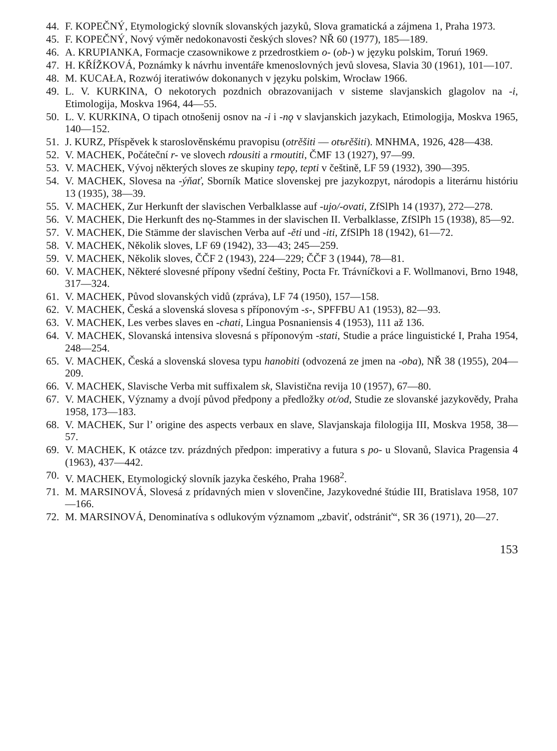44. F. KOPEČNÝ, Etymologický slovník slovanských jazyků, Slova gramatická a zájmena 1, Praha 1973.
45. F. KOPEČNÝ, Nový výměr nedokonavosti českých sloves? NŘ 60 (1977), 185—189.
46. A. KRUPIANKA, Formacje czasownikowe z przedrostkiem o- (ob-) w języku polskim, Toruń 1969.
47. H. KŘÍŽKOVÁ, Poznámky k návrhu inventáře kmenoslovných jevů slovesa, Slavia 30 (1961), 101—107.
48. M. KUCAŁA, Rozwój iteratiwów dokonanych v języku polskim, Wrocław 1966.
49. L. V. KURKINA, O nekotorych pozdnich obrazovanijach v sisteme slavjanskich glagolov na -i, Etimologija, Moskva 1964, 44—55.
50. L. V. KURKINA, O tipach otnošenij osnov na -i i -nǫ v slavjanskich jazykach, Etimologija, Moskva 1965, 140—152.
51. J. KURZ, Příspěvek k staroslověnskému pravopisu (otrěšiti — otъrěšiti). MNHMA, 1926, 428—438.
52. V. MACHEK, Počáteční r- ve slovech rdousiti a rmoutiti, ČMF 13 (1927), 97—99.
53. V. MACHEK, Vývoj některých sloves ze skupiny tepǫ, tepti v češtině, LF 59 (1932), 390—395.
54. V. MACHEK, Slovesa na -ýňať, Sborník Matice slovenskej pre jazykozpyt, národopis a literárnu históriu 13 (1935), 38—39.
55. V. MACHEK, Zur Herkunft der slavischen Verbalklasse auf -ujo/-ovati, ZfSlPh 14 (1937), 272—278.
56. V. MACHEK, Die Herkunft des nǫ-Stammes in der slavischen II. Verbalklasse, ZfSlPh 15 (1938), 85—92.
57. V. MACHEK, Die Stämme der slavischen Verba auf -ěti und -iti, ZfSlPh 18 (1942), 61—72.
58. V. MACHEK, Několik sloves, LF 69 (1942), 33—43; 245—259.
59. V. MACHEK, Několik sloves, ČČF 2 (1943), 224—229; ČČF 3 (1944), 78—81.
60. V. MACHEK, Některé slovesné přípony všední češtiny, Pocta Fr. Trávníčkovi a F. Wollmanovi, Brno 1948, 317—324.
61. V. MACHEK, Původ slovanských vidů (zpráva), LF 74 (1950), 157—158.
62. V. MACHEK, Česká a slovenská slovesa s příponovým -s-, SPFFBU A1 (1953), 82—93.
63. V. MACHEK, Les verbes slaves en -chati, Lingua Posnaniensis 4 (1953), 111 až 136.
64. V. MACHEK, Slovanská intensiva slovesná s příponovým -stati, Studie a práce linguistické I, Praha 1954, 248—254.
65. V. MACHEK, Česká a slovenská slovesa typu hanobiti (odvozená ze jmen na -oba), NŘ 38 (1955), 204—209.
66. V. MACHEK, Slavische Verba mit suffixalem sk, Slavistična revija 10 (1957), 67—80.
67. V. MACHEK, Významy a dvojí původ předpony a předložky ot/od, Studie ze slovanské jazykovědy, Praha 1958, 173—183.
68. V. MACHEK, Sur l’ origine des aspects verbaux en slave, Slavjanskaja filologija III, Moskva 1958, 38—57.
69. V. MACHEK, K otázce tzv. prázdných předpon: imperativy a futura s po- u Slovanů, Slavica Pragensia 4 (1963), 437—442.
70. V. MACHEK, Etymologický slovník jazyka českého, Praha 1968<sup>2</sup>.
71. M. MARSINOVÁ, Slovesá z prídavných mien v slovenčine, Jazykovedné štúdie III, Bratislava 1958, 107—166.
72. M. MARSINOVÁ, Denominatíva s odlukovým významom „zbaviť, odstrániť“, SR 36 (1971), 20—27.
153